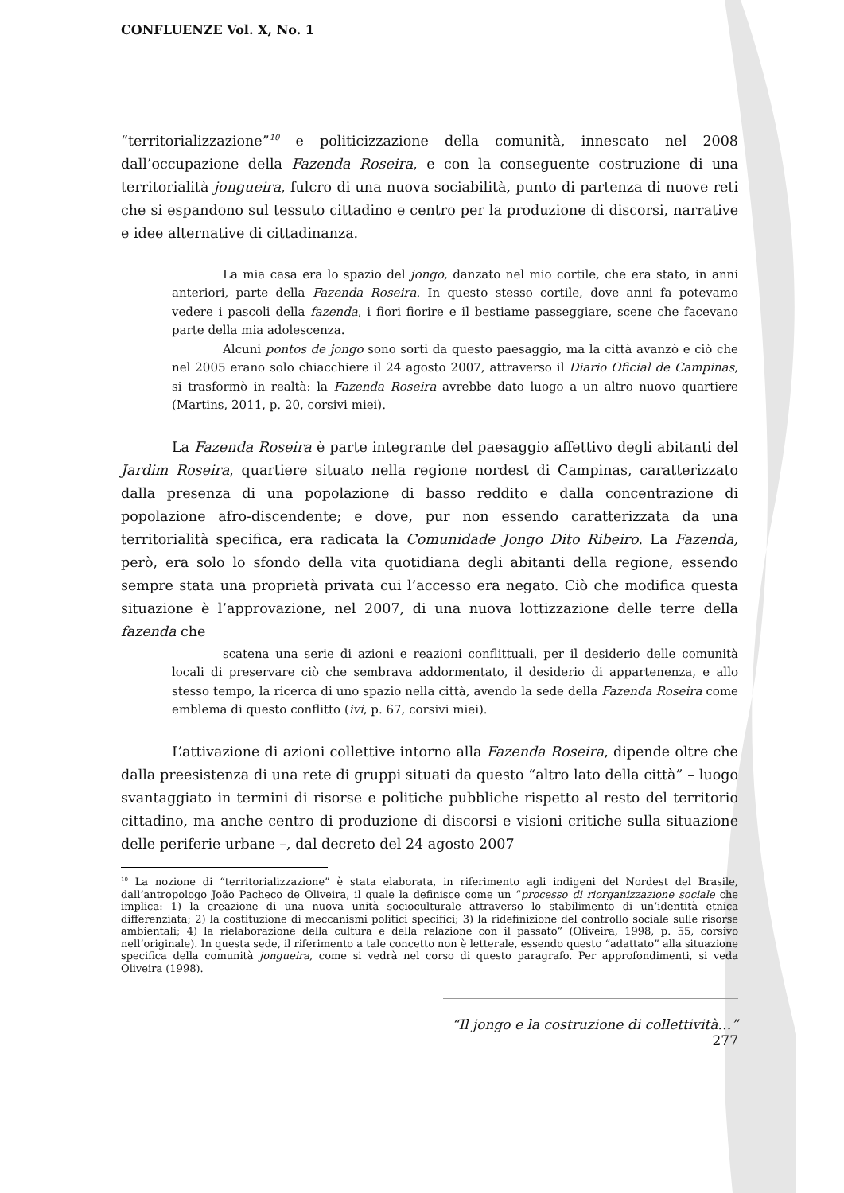CONFLUENZE Vol. X, No. 1
“territorializzazione”<sup>10</sup> e politicizzazione della comunità, innescato nel 2008 dall’occupazione della Fazenda Roseira, e con la conseguente costruzione di una territorialità jongueira, fulcro di una nuova sociabilità, punto di partenza di nuove reti che si espandono sul tessuto cittadino e centro per la produzione di discorsi, narrative e idee alternative di cittadinanza.
La mia casa era lo spazio del jongo, danzato nel mio cortile, che era stato, in anni anteriori, parte della Fazenda Roseira. In questo stesso cortile, dove anni fa potevamo vedere i pascoli della fazenda, i fiori fiorire e il bestiame passeggiare, scene che facevano parte della mia adolescenza.
Alcuni pontos de jongo sono sorti da questo paesaggio, ma la città avanzò e ciò che nel 2005 erano solo chiacchiere il 24 agosto 2007, attraverso il Diario Oficial de Campinas, si trasformò in realtà: la Fazenda Roseira avrebbe dato luogo a un altro nuovo quartiere (Martins, 2011, p. 20, corsivi miei).
La Fazenda Roseira è parte integrante del paesaggio affettivo degli abitanti del Jardim Roseira, quartiere situato nella regione nordest di Campinas, caratterizzato dalla presenza di una popolazione di basso reddito e dalla concentrazione di popolazione afro-discendente; e dove, pur non essendo caratterizzata da una territorialità specifica, era radicata la Comunidade Jongo Dito Ribeiro. La Fazenda, però, era solo lo sfondo della vita quotidiana degli abitanti della regione, essendo sempre stata una proprietà privata cui l’accesso era negato. Ciò che modifica questa situazione è l’approvazione, nel 2007, di una nuova lottizzazione delle terre della fazenda che
scatena una serie di azioni e reazioni conflittuali, per il desiderio delle comunità locali di preservare ciò che sembrava addormentato, il desiderio di appartenenza, e allo stesso tempo, la ricerca di uno spazio nella città, avendo la sede della Fazenda Roseira come emblema di questo conflitto (ivi, p. 67, corsivi miei).
L’attivazione di azioni collettive intorno alla Fazenda Roseira, dipende oltre che dalla preesistenza di una rete di gruppi situati da questo “altro lato della città” – luogo svantaggiato in termini di risorse e politiche pubbliche rispetto al resto del territorio cittadino, ma anche centro di produzione di discorsi e visioni critiche sulla situazione delle periferie urbane –, dal decreto del 24 agosto 2007
<sup>10</sup> La nozione di “territorializzazione” è stata elaborata, in riferimento agli indigeni del Nordest del Brasile, dall’antropologo João Pacheco de Oliveira, il quale la definisce come un “processo di riorganizzazione sociale che implica: 1) la creazione di una nuova unità socioculturale attraverso lo stabilimento di un’identità etnica differenziata; 2) la costituzione di meccanismi politici specifici; 3) la ridefinizione del controllo sociale sulle risorse ambientali; 4) la rielaborazione della cultura e della relazione con il passato” (Oliveira, 1998, p. 55, corsivo nell’originale). In questa sede, il riferimento a tale concetto non è letterale, essendo questo “adattato” alla situazione specifica della comunità jongueira, come si vedrà nel corso di questo paragrafo. Per approfondimenti, si veda Oliveira (1998).
“Il jongo e la costruzione di collettività…” 277